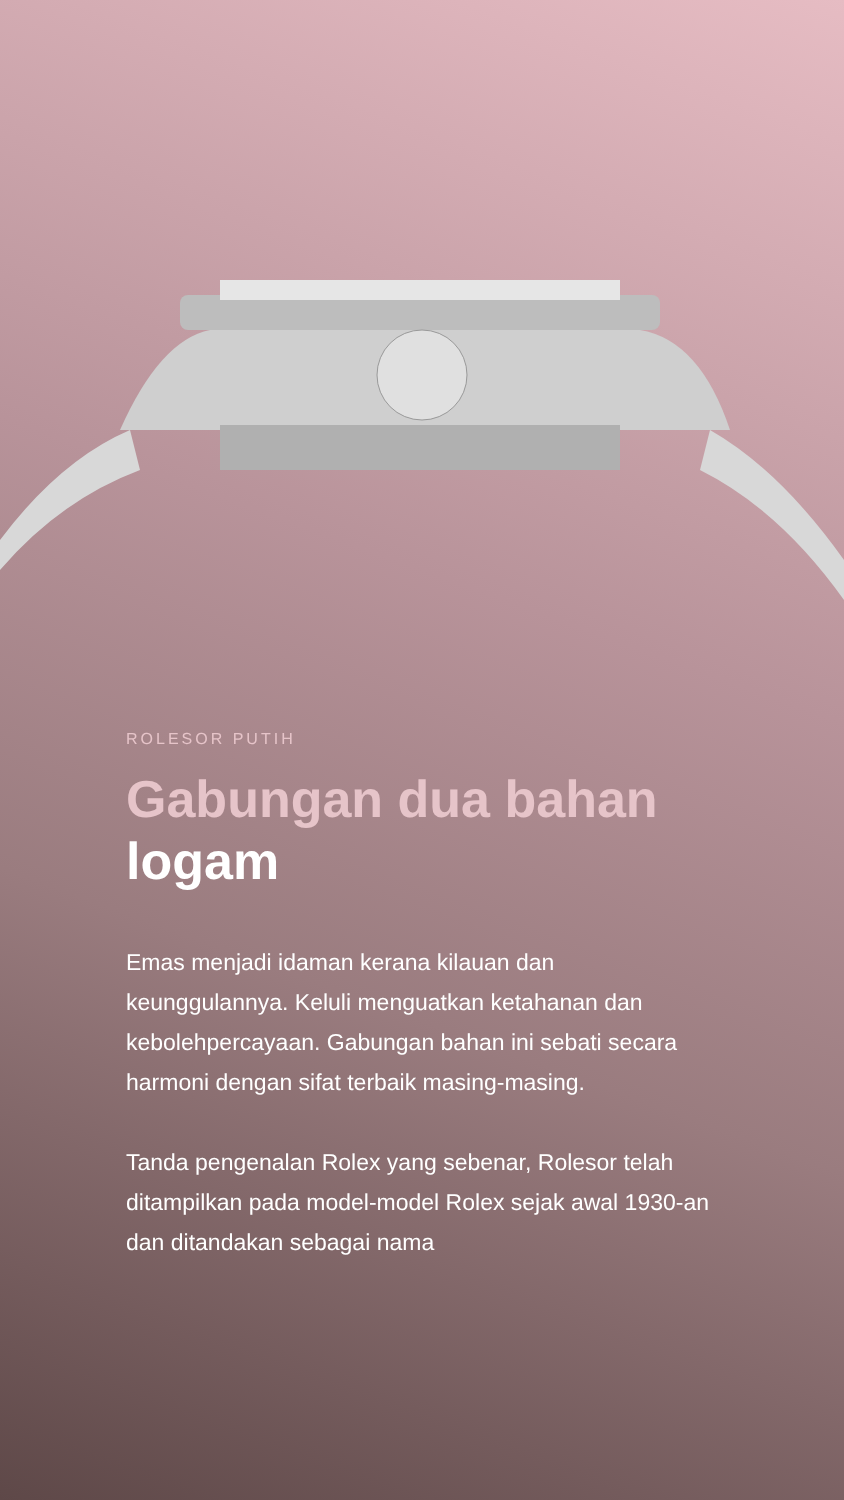ROLESOR PUTIH
Gabungan dua bahan logam
Emas menjadi idaman kerana kilauan dan keunggulannya. Keluli menguatkan ketahanan dan kebolehpercayaan. Gabungan bahan ini sebati secara harmoni dengan sifat terbaik masing-masing.
Tanda pengenalan Rolex yang sebenar, Rolesor telah ditampilkan pada model-model Rolex sejak awal 1930-an dan ditandakan sebagai nama